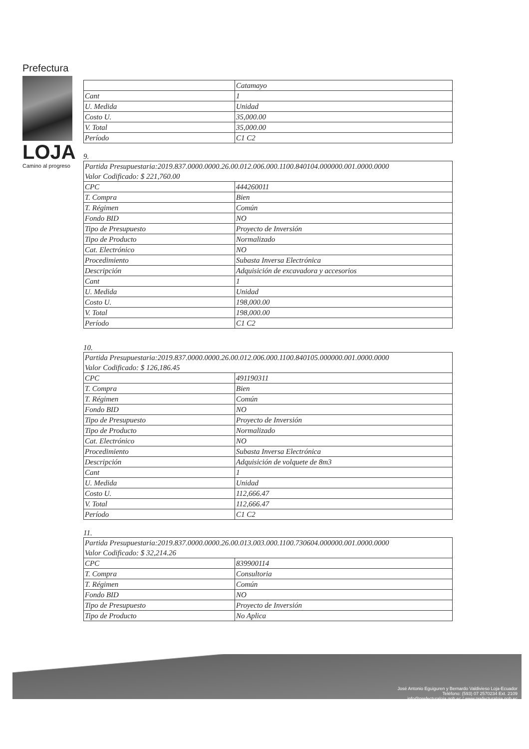Prefectura
LOJA
Camino al progreso
| | Catamayo |
| Cant | 1 |
| U. Medida | Unidad |
| Costo U. | 35,000.00 |
| V. Total | 35,000.00 |
| Período | C1 C2 |
9.
| Partida Presupuestaria:2019.837.0000.0000.26.00.012.006.000.1100.840104.000000.001.0000.0000 Valor Codificado: $ 221,760.00 | |
| CPC | 444260011 |
| T. Compra | Bien |
| T. Régimen | Común |
| Fondo BID | NO |
| Tipo de Presupuesto | Proyecto de Inversión |
| Tipo de Producto | Normalizado |
| Cat. Electrónico | NO |
| Procedimiento | Subasta Inversa Electrónica |
| Descripción | Adquisición de excavadora y accesorios |
| Cant | 1 |
| U. Medida | Unidad |
| Costo U. | 198,000.00 |
| V. Total | 198,000.00 |
| Período | C1 C2 |
10.
| Partida Presupuestaria:2019.837.0000.0000.26.00.012.006.000.1100.840105.000000.001.0000.0000 Valor Codificado: $ 126,186.45 | |
| CPC | 491190311 |
| T. Compra | Bien |
| T. Régimen | Común |
| Fondo BID | NO |
| Tipo de Presupuesto | Proyecto de Inversión |
| Tipo de Producto | Normalizado |
| Cat. Electrónico | NO |
| Procedimiento | Subasta Inversa Electrónica |
| Descripción | Adquisición de volquete de 8m3 |
| Cant | 1 |
| U. Medida | Unidad |
| Costo U. | 112,666.47 |
| V. Total | 112,666.47 |
| Período | C1 C2 |
11.
| Partida Presupuestaria:2019.837.0000.0000.26.00.013.003.000.1100.730604.000000.001.0000.0000 Valor Codificado: $ 32,214.26 | |
| CPC | 839900114 |
| T. Compra | Consultoria |
| T. Régimen | Común |
| Fondo BID | NO |
| Tipo de Presupuesto | Proyecto de Inversión |
| Tipo de Producto | No Aplica |
José Antonio Eguiguren y Bernardo Valdivieso Loja-Ecuador
Teléfono: (593) 07 2570234 Ext. 2109
info@prefecturaloja.gob.ec / www.prefecturaloja.gob.ec